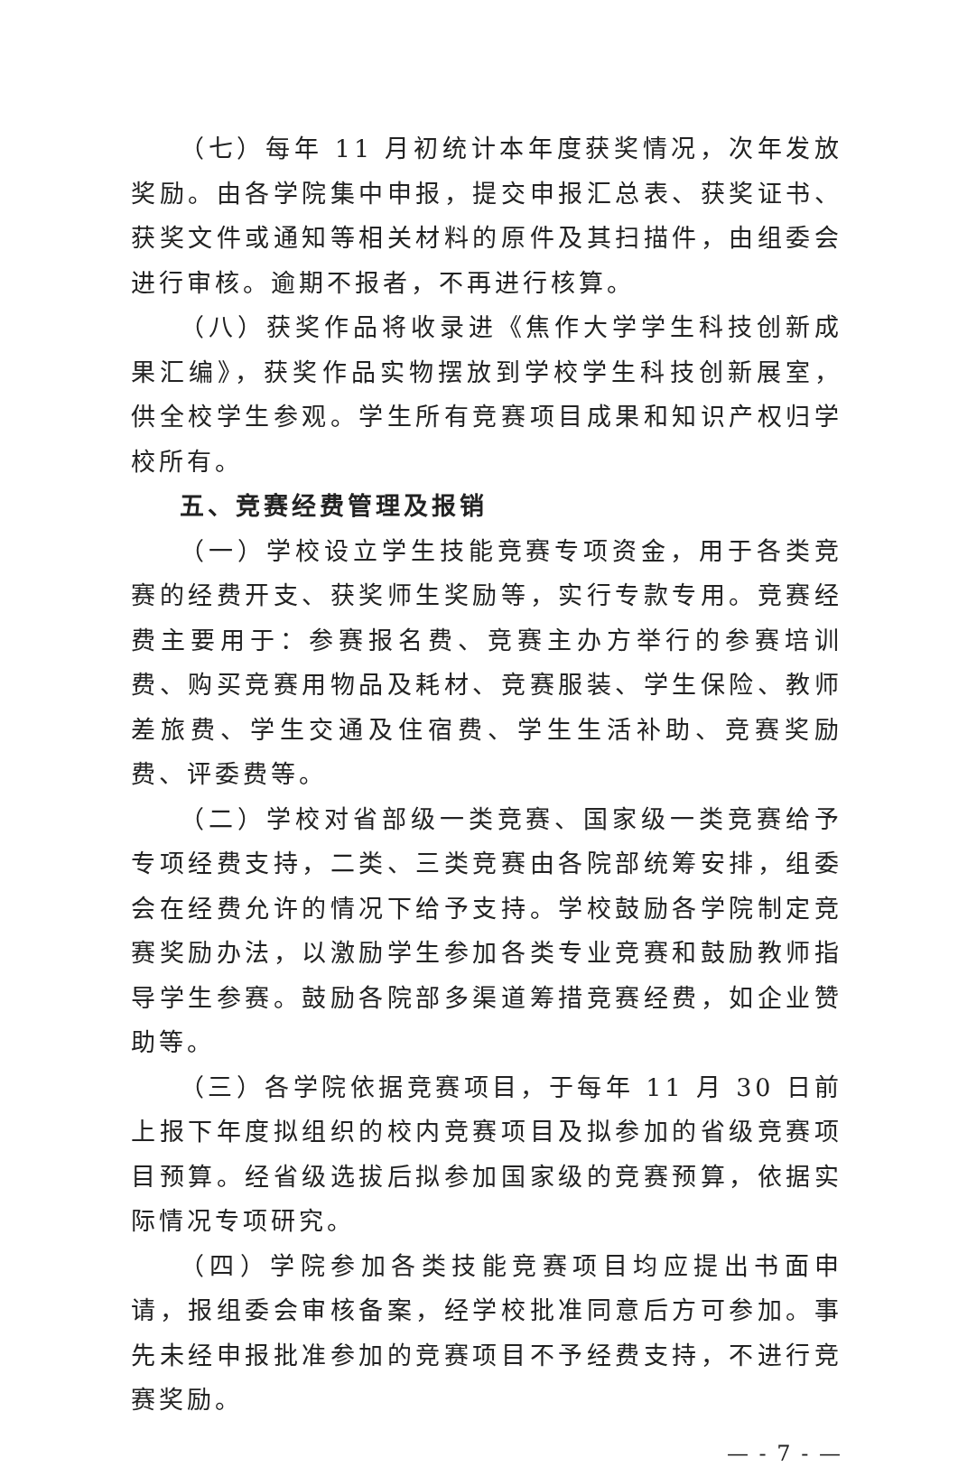（七）每年 11 月初统计本年度获奖情况，次年发放奖励。由各学院集中申报，提交申报汇总表、获奖证书、获奖文件或通知等相关材料的原件及其扫描件，由组委会进行审核。逾期不报者，不再进行核算。
（八）获奖作品将收录进《焦作大学学生科技创新成果汇编》，获奖作品实物摆放到学校学生科技创新展室，供全校学生参观。学生所有竞赛项目成果和知识产权归学校所有。
五、竞赛经费管理及报销
（一）学校设立学生技能竞赛专项资金，用于各类竞赛的经费开支、获奖师生奖励等，实行专款专用。竞赛经费主要用于：参赛报名费、竞赛主办方举行的参赛培训费、购买竞赛用物品及耗材、竞赛服装、学生保险、教师差旅费、学生交通及住宿费、学生生活补助、竞赛奖励费、评委费等。
（二）学校对省部级一类竞赛、国家级一类竞赛给予专项经费支持，二类、三类竞赛由各院部统筹安排，组委会在经费允许的情况下给予支持。学校鼓励各学院制定竞赛奖励办法，以激励学生参加各类专业竞赛和鼓励教师指导学生参赛。鼓励各院部多渠道筹措竞赛经费，如企业赞助等。
（三）各学院依据竞赛项目，于每年 11 月 30 日前上报下年度拟组织的校内竞赛项目及拟参加的省级竞赛项目预算。经省级选拔后拟参加国家级的竞赛预算，依据实际情况专项研究。
（四）学院参加各类技能竞赛项目均应提出书面申请，报组委会审核备案，经学校批准同意后方可参加。事先未经申报批准参加的竞赛项目不予经费支持，不进行竞赛奖励。
— - 7 - —